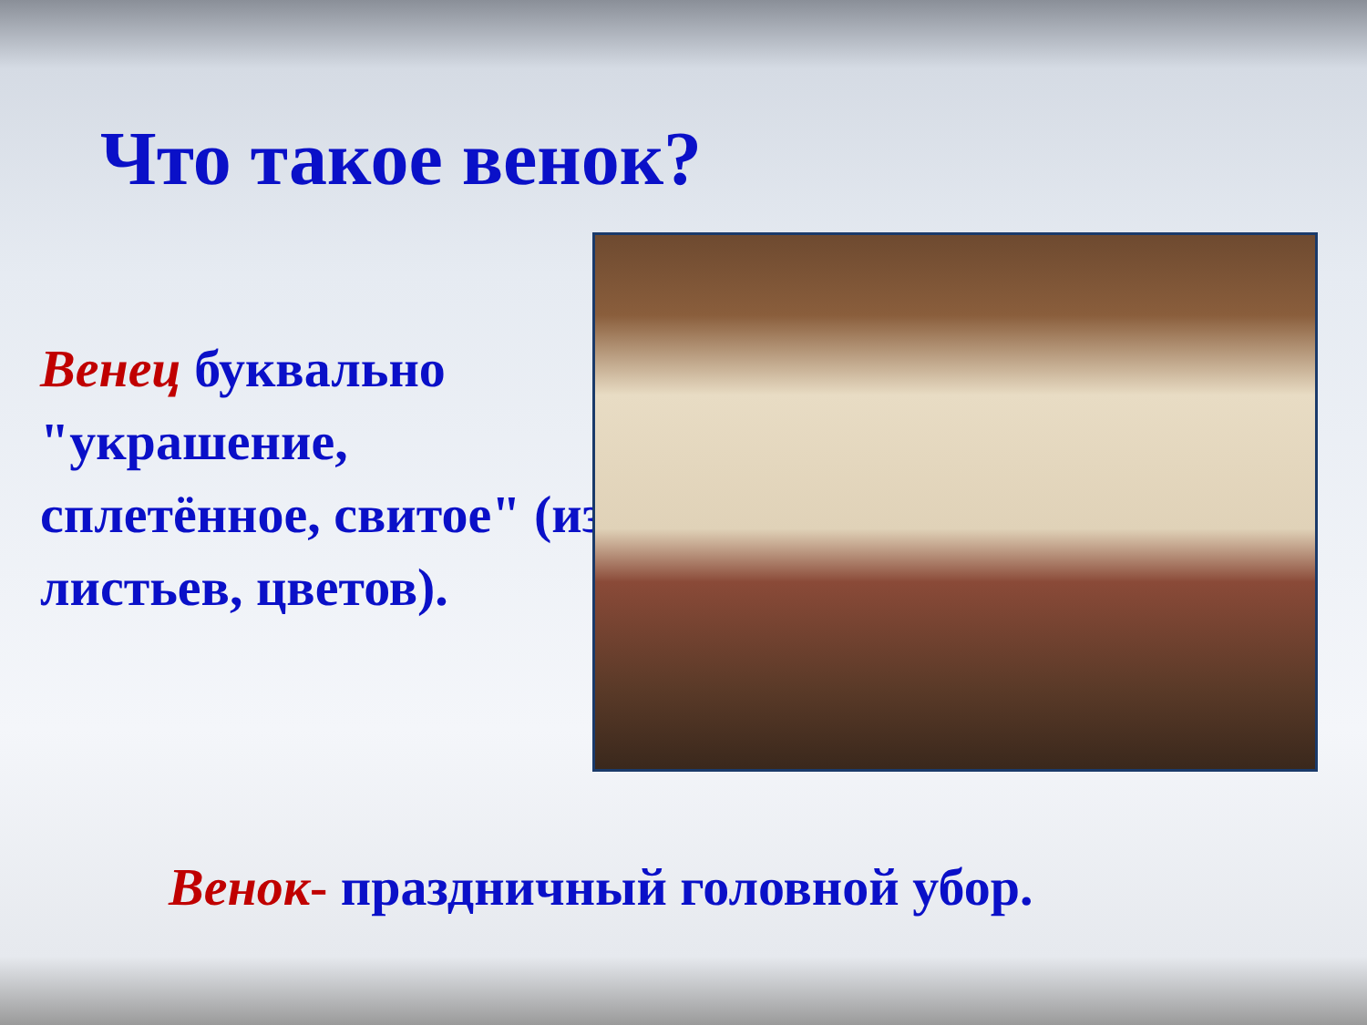Что такое венок?
Венец буквально "украшение, сплетённое, свитое" (из листьев, цветов).
Венок- праздничный головной убор.